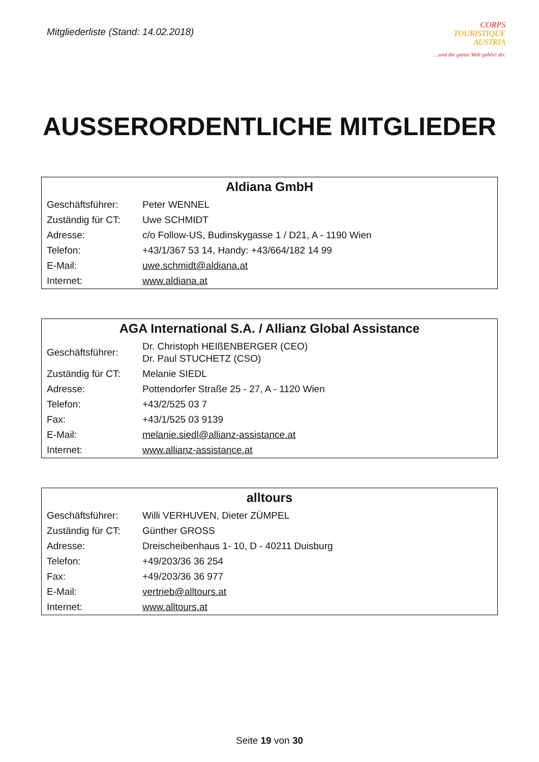Mitgliederliste (Stand: 14.02.2018)
CORPS
TOURISTIQUE
AUSTRIA
…und die ganze Welt gehört dir.
AUSSERORDENTLICHE MITGLIEDER
| Aldiana GmbH | |
| --- | --- |
| Geschäftsführer: | Peter WENNEL |
| Zuständig für CT: | Uwe SCHMIDT |
| Adresse: | c/o Follow-US, Budinskygasse 1 / D21, A - 1190 Wien |
| Telefon: | +43/1/367 53 14, Handy: +43/664/182 14 99 |
| E-Mail: | uwe.schmidt@aldiana.at |
| Internet: | www.aldiana.at |
| AGA International S.A. / Allianz Global Assistance | |
| --- | --- |
| Geschäftsführer: | Dr. Christoph HEIßENBERGER (CEO) Dr. Paul STUCHETZ (CSO) |
| Zuständig für CT: | Melanie SIEDL |
| Adresse: | Pottendorfer Straße 25 - 27, A - 1120 Wien |
| Telefon: | +43/2/525 03 7 |
| Fax: | +43/1/525 03 9139 |
| E-Mail: | melanie.siedl@allianz-assistance.at |
| Internet: | www.allianz-assistance.at |
| alltours | |
| --- | --- |
| Geschäftsführer: | Willi VERHUVEN, Dieter ZÜMPEL |
| Zuständig für CT: | Günther GROSS |
| Adresse: | Dreischeibenhaus 1- 10, D - 40211 Duisburg |
| Telefon: | +49/203/36 36 254 |
| Fax: | +49/203/36 36 977 |
| E-Mail: | vertrieb@alltours.at |
| Internet: | www.alltours.at |
Seite 19 von 30